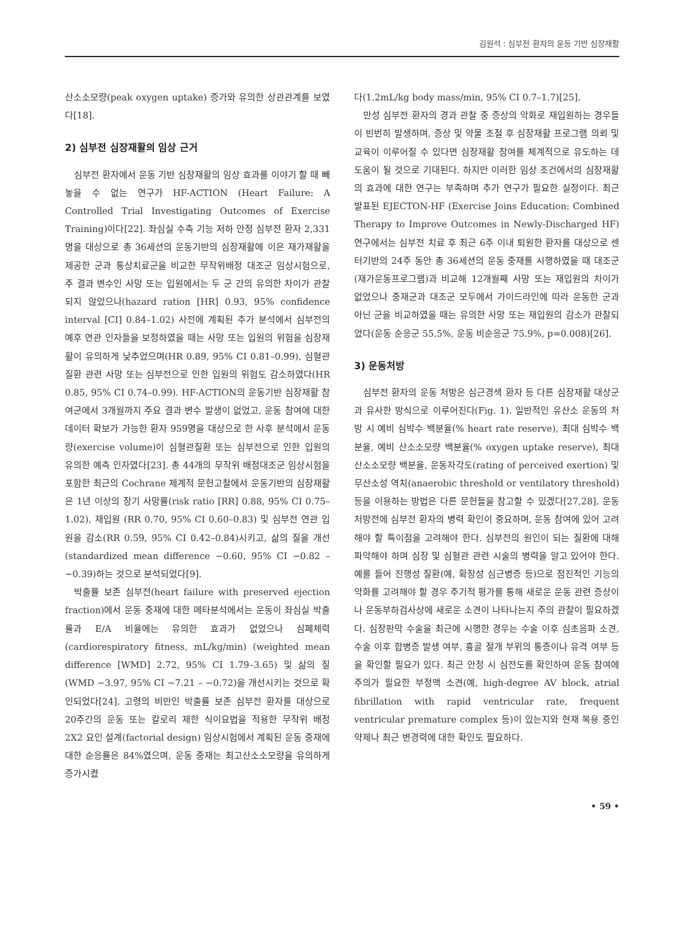김원석 : 심부전 환자의 운동 기반 심장재활
산소소모량(peak oxygen uptake) 증가와 유의한 상관관계를 보였다[18].
2) 심부전 심장재활의 임상 근거
심부전 환자에서 운동 기반 심장재활의 임상 효과를 이야기 할 때 빼놓을 수 없는 연구가 HF-ACTION (Heart Failure: A Controlled Trial Investigating Outcomes of Exercise Training)이다[22]. 좌심실 수축 기능 저하 안정 심부전 환자 2,331명을 대상으로 총 36세션의 운동기반의 심장재활에 이은 재가재활을 제공한 군과 통상치료군을 비교한 무작위배정 대조군 임상시험으로, 주 결과 변수인 사망 또는 입원에서는 두 군 간의 유의한 차이가 관찰되지 않았으나(hazard ration [HR] 0.93, 95% confidence interval [CI] 0.84–1.02) 사전에 계획된 추가 분석에서 심부전의 예후 연관 인자들을 보정하였을 때는 사망 또는 입원의 위험을 심장재활이 유의하게 낮추었으며(HR 0.89, 95% CI 0.81–0.99), 심혈관질환 관련 사망 또는 심부전으로 인한 입원의 위험도 감소하였다(HR 0.85, 95% CI 0.74–0.99). HF-ACTION의 운동기반 심장재활 참여군에서 3개월까지 주요 결과 변수 발생이 없었고, 운동 참여에 대한 데이터 확보가 가능한 환자 959명을 대상으로 한 사후 분석에서 운동량(exercise volume)이 심혈관질환 또는 심부전으로 인한 입원의 유의한 예측 인자였다[23]. 총 44개의 무작위 배정대조군 임상시험을 포함한 최근의 Cochrane 체계적 문헌고찰에서 운동기반의 심장재활은 1년 이상의 장기 사망률(risk ratio [RR] 0.88, 95% CI 0.75–1.02), 재입원 (RR 0.70, 95% CI 0.60–0.83) 및 심부전 연관 입원을 감소(RR 0.59, 95% CI 0.42–0.84)시키고, 삶의 질을 개선(standardized mean difference −0.60, 95% CI −0.82 – −0.39)하는 것으로 분석되었다[9].
박출률 보존 심부전(heart failure with preserved ejection fraction)에서 운동 중재에 대한 메타분석에서는 운동이 좌심실 박출률과 E/A 비율에는 유의한 효과가 없었으나 심폐체력(cardiorespiratory fitness, mL/kg/min) (weighted mean difference [WMD] 2.72, 95% CI 1.79–3.65) 및 삶의 질(WMD −3.97, 95% CI −7.21 – −0.72)을 개선시키는 것으로 확인되었다[24]. 고령의 비만인 박출률 보존 심부전 환자를 대상으로 20주간의 운동 또는 칼로리 제한 식이요법을 적용한 무작위 배정 2X2 요인 설계(factorial design) 임상시험에서 계획된 운동 중재에 대한 순응률은 84%였으며, 운동 중재는 최고산소소모량을 유의하게 증가시켰
다(1.2mL/kg body mass/min, 95% CI 0.7–1.7)[25].
만성 심부전 환자의 경과 관찰 중 증상의 악화로 재입원하는 경우들이 빈번히 발생하며, 증상 및 약물 조절 후 심장재활 프로그램 의뢰 및 교육이 이루어질 수 있다면 심장재활 참여를 체계적으로 유도하는 데 도움이 될 것으로 기대된다. 하지만 이러한 임상 조건에서의 심장재활의 효과에 대한 연구는 부족하며 추가 연구가 필요한 실정이다. 최근 발표된 EJECTON-HF (Exercise Joins Education: Combined Therapy to Improve Outcomes in Newly-Discharged HF) 연구에서는 심부전 치료 후 최근 6주 이내 퇴원한 환자를 대상으로 센터기반의 24주 동안 총 36세션의 운동 중재를 시행하였을 때 대조군(재가운동프로그램)과 비교해 12개월째 사망 또는 재입원의 차이가 없었으나 중재군과 대조군 모두에서 가이드라인에 따라 운동한 군과 아닌 군을 비교하였을 때는 유의한 사망 또는 재입원의 감소가 관찰되었다(운동 순응군 55.5%, 운동 비순응군 75.9%, p=0.008)[26].
3) 운동처방
심부전 환자의 운동 처방은 심근경색 환자 등 다른 심장재활 대상군과 유사한 방식으로 이루어진다(Fig. 1). 일반적인 유산소 운동의 처방 시 예비 심박수 백분율(% heart rate reserve), 최대 심박수 백분율, 예비 산소소모량 백분율(% oxygen uptake reserve), 최대산소소모량 백분율, 운동자각도(rating of perceived exertion) 및 무산소성 역치(anaerobic threshold or ventilatory threshold) 등을 이용하는 방법은 다른 문헌들을 참고할 수 있겠다[27,28]. 운동처방전에 심부전 환자의 병력 확인이 중요하며, 운동 참여에 있어 고려해야 할 특이점을 고려해야 한다. 심부전의 원인이 되는 질환에 대해 파악해야 하며 심장 및 심혈관 관련 시술의 병력을 알고 있어야 한다. 예를 들어 진행성 질환(예, 확장성 심근병증 등)으로 점진적인 기능의 악화를 고려해야 할 경우 주기적 평가를 통해 새로운 운동 관련 증상이나 운동부하검사상에 새로운 소견이 나타나는지 주의 관찰이 필요하겠다. 심장판막 수술을 최근에 시행한 경우는 수술 이후 심초음파 소견, 수술 이후 합병증 발생 여부, 흉골 절개 부위의 통증이나 유격 여부 등을 확인할 필요가 있다. 최근 안정 시 심전도를 확인하여 운동 참여에 주의가 필요한 부정맥 소견(예, high-degree AV block, atrial fibrillation with rapid ventricular rate, frequent ventricular premature complex 등)이 있는지와 현재 복용 중인 약제나 최근 변경력에 대한 확인도 필요하다.
• 59 •